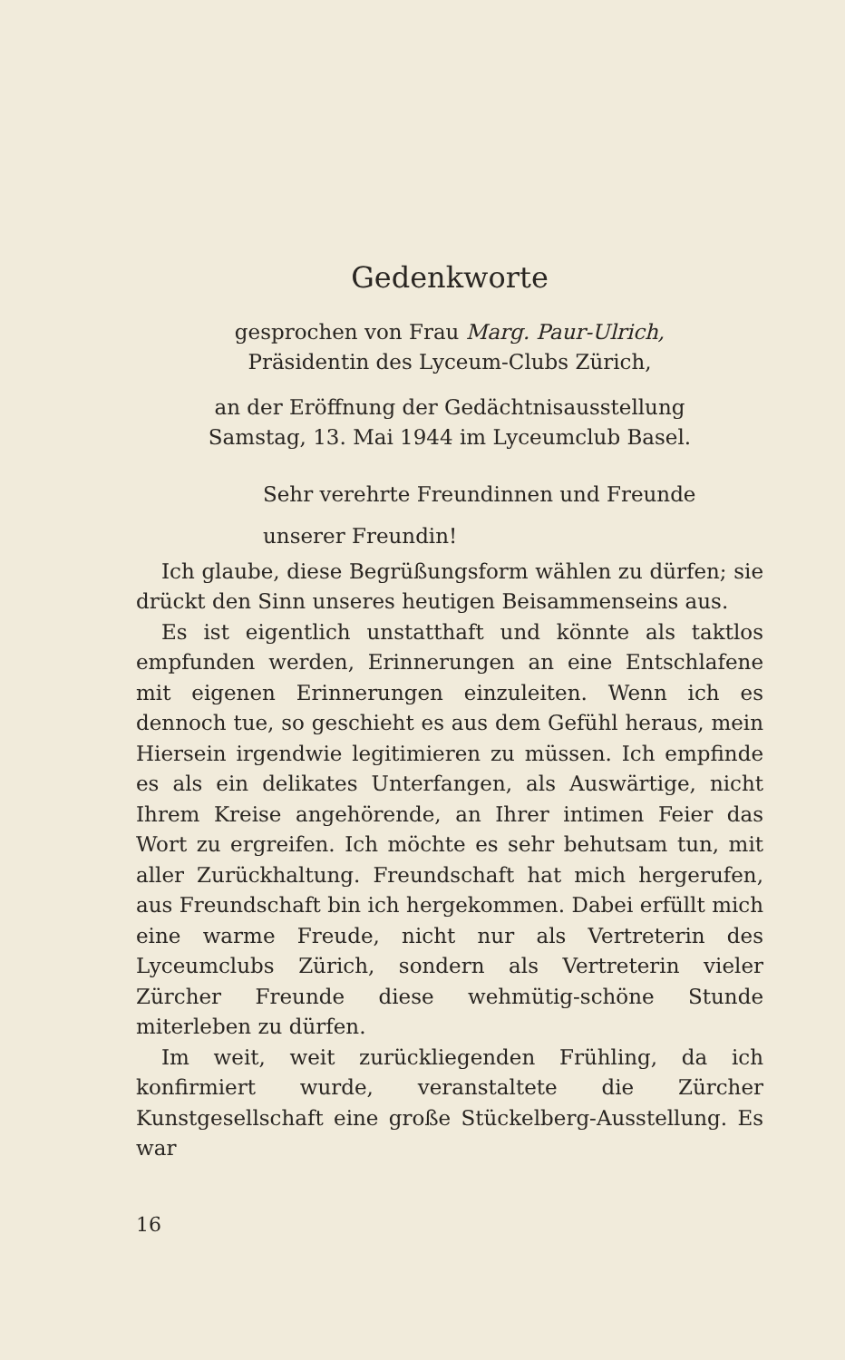Gedenkworte
gesprochen von Frau Marg. Paur-Ulrich,
Präsidentin des Lyceum-Clubs Zürich,
an der Eröffnung der Gedächtnisausstellung
Samstag, 13. Mai 1944 im Lyceumclub Basel.
Sehr verehrte Freundinnen und Freunde
unserer Freundin!
Ich glaube, diese Begrüßungsform wählen zu dürfen; sie drückt den Sinn unseres heutigen Beisammenseins aus.
Es ist eigentlich unstatthaft und könnte als taktlos empfunden werden, Erinnerungen an eine Entschlafene mit eigenen Erinnerungen einzuleiten. Wenn ich es dennoch tue, so geschieht es aus dem Gefühl heraus, mein Hiersein irgendwie legitimieren zu müssen. Ich empfinde es als ein delikates Unterfangen, als Auswärtige, nicht Ihrem Kreise angehörende, an Ihrer intimen Feier das Wort zu ergreifen. Ich möchte es sehr behutsam tun, mit aller Zurückhaltung. Freundschaft hat mich hergerufen, aus Freundschaft bin ich hergekommen. Dabei erfüllt mich eine warme Freude, nicht nur als Vertreterin des Lyceumclubs Zürich, sondern als Vertreterin vieler Zürcher Freunde diese wehmütig-schöne Stunde miterleben zu dürfen.
Im weit, weit zurückliegenden Frühling, da ich konfirmiert wurde, veranstaltete die Zürcher Kunstgesellschaft eine große Stückelberg-Ausstellung. Es war
16